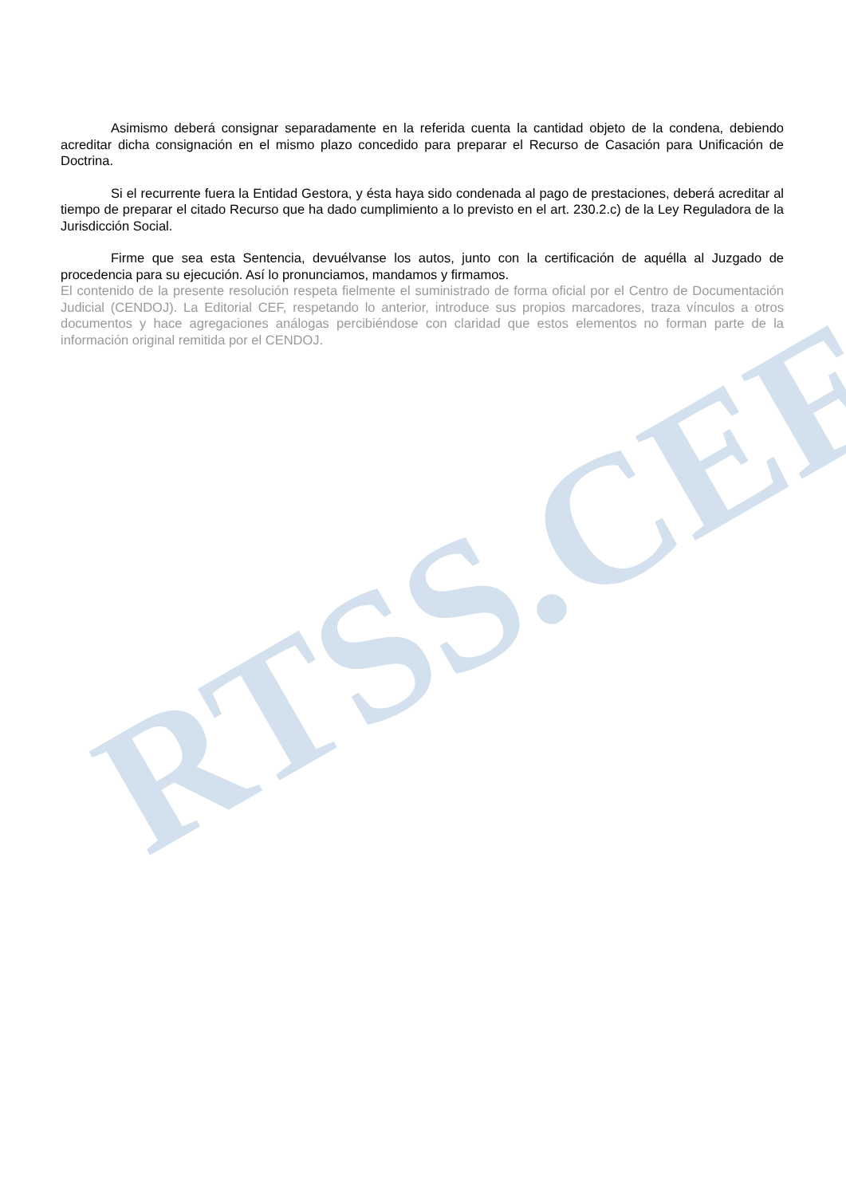RTSS.CEF
Asimismo deberá consignar separadamente en la referida cuenta la cantidad objeto de la condena, debiendo acreditar dicha consignación en el mismo plazo concedido para preparar el Recurso de Casación para Unificación de Doctrina.
Si el recurrente fuera la Entidad Gestora, y ésta haya sido condenada al pago de prestaciones, deberá acreditar al tiempo de preparar el citado Recurso que ha dado cumplimiento a lo previsto en el art. 230.2.c) de la Ley Reguladora de la Jurisdicción Social.
Firme que sea esta Sentencia, devuélvanse los autos, junto con la certificación de aquélla al Juzgado de procedencia para su ejecución. Así lo pronunciamos, mandamos y firmamos.
El contenido de la presente resolución respeta fielmente el suministrado de forma oficial por el Centro de Documentación Judicial (CENDOJ). La Editorial CEF, respetando lo anterior, introduce sus propios marcadores, traza vínculos a otros documentos y hace agregaciones análogas percibiéndose con claridad que estos elementos no forman parte de la información original remitida por el CENDOJ.